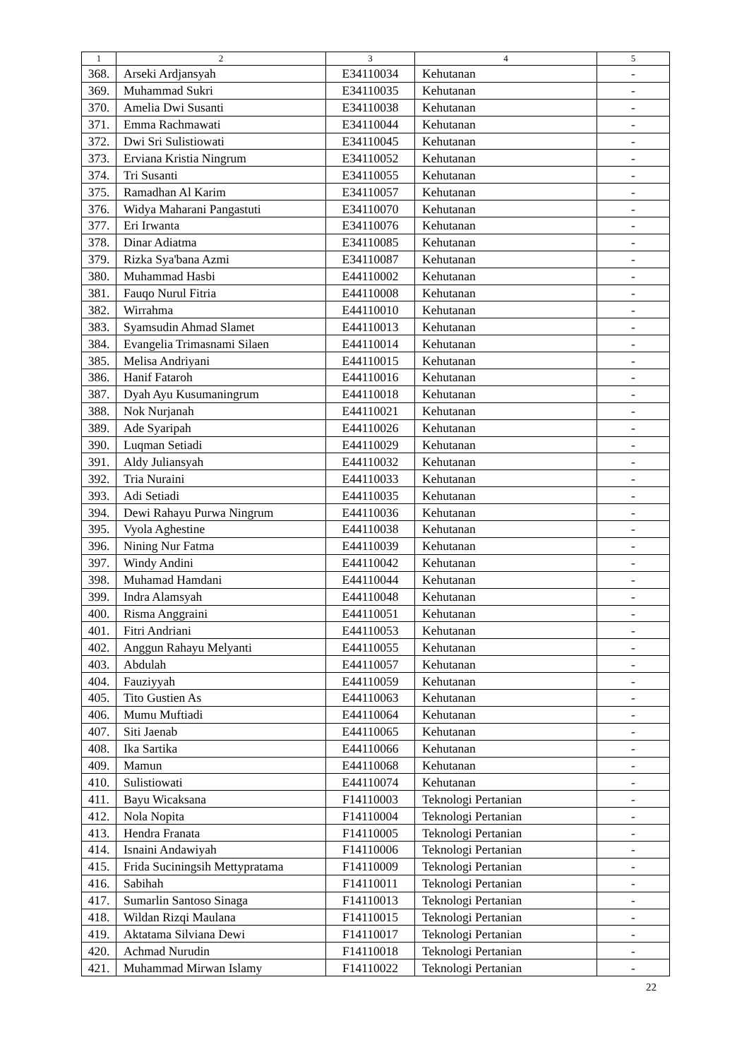| 1 | 2 | 3 | 4 | 5 |
| --- | --- | --- | --- | --- |
| 368. | Arseki Ardjansyah | E34110034 | Kehutanan | - |
| 369. | Muhammad Sukri | E34110035 | Kehutanan | - |
| 370. | Amelia Dwi Susanti | E34110038 | Kehutanan | - |
| 371. | Emma Rachmawati | E34110044 | Kehutanan | - |
| 372. | Dwi Sri Sulistiowati | E34110045 | Kehutanan | - |
| 373. | Erviana Kristia Ningrum | E34110052 | Kehutanan | - |
| 374. | Tri Susanti | E34110055 | Kehutanan | - |
| 375. | Ramadhan Al Karim | E34110057 | Kehutanan | - |
| 376. | Widya Maharani Pangastuti | E34110070 | Kehutanan | - |
| 377. | Eri Irwanta | E34110076 | Kehutanan | - |
| 378. | Dinar Adiatma | E34110085 | Kehutanan | - |
| 379. | Rizka Sya'bana Azmi | E34110087 | Kehutanan | - |
| 380. | Muhammad Hasbi | E44110002 | Kehutanan | - |
| 381. | Fauqo Nurul Fitria | E44110008 | Kehutanan | - |
| 382. | Wirrahma | E44110010 | Kehutanan | - |
| 383. | Syamsudin Ahmad Slamet | E44110013 | Kehutanan | - |
| 384. | Evangelia Trimasnami Silaen | E44110014 | Kehutanan | - |
| 385. | Melisa Andriyani | E44110015 | Kehutanan | - |
| 386. | Hanif Fataroh | E44110016 | Kehutanan | - |
| 387. | Dyah Ayu Kusumaningrum | E44110018 | Kehutanan | - |
| 388. | Nok Nurjanah | E44110021 | Kehutanan | - |
| 389. | Ade Syaripah | E44110026 | Kehutanan | - |
| 390. | Luqman Setiadi | E44110029 | Kehutanan | - |
| 391. | Aldy Juliansyah | E44110032 | Kehutanan | - |
| 392. | Tria Nuraini | E44110033 | Kehutanan | - |
| 393. | Adi Setiadi | E44110035 | Kehutanan | - |
| 394. | Dewi Rahayu Purwa Ningrum | E44110036 | Kehutanan | - |
| 395. | Vyola Aghestine | E44110038 | Kehutanan | - |
| 396. | Nining Nur Fatma | E44110039 | Kehutanan | - |
| 397. | Windy Andini | E44110042 | Kehutanan | - |
| 398. | Muhamad Hamdani | E44110044 | Kehutanan | - |
| 399. | Indra Alamsyah | E44110048 | Kehutanan | - |
| 400. | Risma Anggraini | E44110051 | Kehutanan | - |
| 401. | Fitri Andriani | E44110053 | Kehutanan | - |
| 402. | Anggun Rahayu Melyanti | E44110055 | Kehutanan | - |
| 403. | Abdulah | E44110057 | Kehutanan | - |
| 404. | Fauziyyah | E44110059 | Kehutanan | - |
| 405. | Tito Gustien As | E44110063 | Kehutanan | - |
| 406. | Mumu Muftiadi | E44110064 | Kehutanan | - |
| 407. | Siti Jaenab | E44110065 | Kehutanan | - |
| 408. | Ika Sartika | E44110066 | Kehutanan | - |
| 409. | Mamun | E44110068 | Kehutanan | - |
| 410. | Sulistiowati | E44110074 | Kehutanan | - |
| 411. | Bayu Wicaksana | F14110003 | Teknologi Pertanian | - |
| 412. | Nola Nopita | F14110004 | Teknologi Pertanian | - |
| 413. | Hendra Franata | F14110005 | Teknologi Pertanian | - |
| 414. | Isnaini Andawiyah | F14110006 | Teknologi Pertanian | - |
| 415. | Frida Suciningsih Mettypratama | F14110009 | Teknologi Pertanian | - |
| 416. | Sabihah | F14110011 | Teknologi Pertanian | - |
| 417. | Sumarlin Santoso Sinaga | F14110013 | Teknologi Pertanian | - |
| 418. | Wildan Rizqi Maulana | F14110015 | Teknologi Pertanian | - |
| 419. | Aktatama Silviana Dewi | F14110017 | Teknologi Pertanian | - |
| 420. | Achmad Nurudin | F14110018 | Teknologi Pertanian | - |
| 421. | Muhammad Mirwan Islamy | F14110022 | Teknologi Pertanian | - |
22